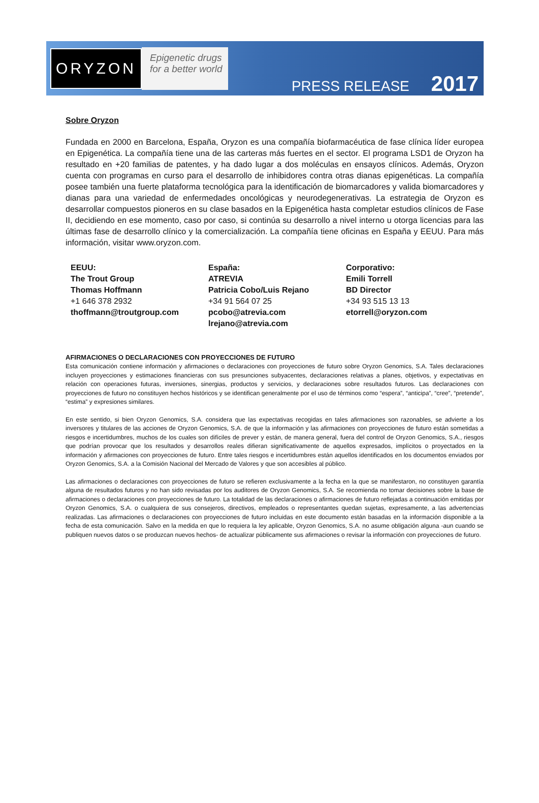ORYZON
Epigenetic drugs
for a better world
PRESS RELEASE 2017
Sobre Oryzon
Fundada en 2000 en Barcelona, España, Oryzon es una compañía biofarmacéutica de fase clínica líder europea en Epigenética. La compañía tiene una de las carteras más fuertes en el sector. El programa LSD1 de Oryzon ha resultado en +20 familias de patentes, y ha dado lugar a dos moléculas en ensayos clínicos. Además, Oryzon cuenta con programas en curso para el desarrollo de inhibidores contra otras dianas epigenéticas. La compañía posee también una fuerte plataforma tecnológica para la identificación de biomarcadores y valida biomarcadores y dianas para una variedad de enfermedades oncológicas y neurodegenerativas. La estrategia de Oryzon es desarrollar compuestos pioneros en su clase basados en la Epigenética hasta completar estudios clínicos de Fase II, decidiendo en ese momento, caso por caso, si continúa su desarrollo a nivel interno u otorga licencias para las últimas fase de desarrollo clínico y la comercialización. La compañía tiene oficinas en España y EEUU. Para más información, visitar www.oryzon.com.
EEUU:
The Trout Group
Thomas Hoffmann
+1 646 378 2932
thoffmann@troutgroup.com
España:
ATREVIA
Patricia Cobo/Luis Rejano
+34 91 564 07 25
pcobo@atrevia.com
lrejano@atrevia.com
Corporativo:
Emili Torrell
BD Director
+34 93 515 13 13
etorrell@oryzon.com
AFIRMACIONES O DECLARACIONES CON PROYECCIONES DE FUTURO
Esta comunicación contiene información y afirmaciones o declaraciones con proyecciones de futuro sobre Oryzon Genomics, S.A. Tales declaraciones incluyen proyecciones y estimaciones financieras con sus presunciones subyacentes, declaraciones relativas a planes, objetivos, y expectativas en relación con operaciones futuras, inversiones, sinergias, productos y servicios, y declaraciones sobre resultados futuros. Las declaraciones con proyecciones de futuro no constituyen hechos históricos y se identifican generalmente por el uso de términos como “espera”, “anticipa”, “cree”, “pretende”, “estima” y expresiones similares.
En este sentido, si bien Oryzon Genomics, S.A. considera que las expectativas recogidas en tales afirmaciones son razonables, se advierte a los inversores y titulares de las acciones de Oryzon Genomics, S.A. de que la información y las afirmaciones con proyecciones de futuro están sometidas a riesgos e incertidumbres, muchos de los cuales son difíciles de prever y están, de manera general, fuera del control de Oryzon Genomics, S.A., riesgos que podrían provocar que los resultados y desarrollos reales difieran significativamente de aquellos expresados, implícitos o proyectados en la información y afirmaciones con proyecciones de futuro. Entre tales riesgos e incertidumbres están aquellos identificados en los documentos enviados por Oryzon Genomics, S.A. a la Comisión Nacional del Mercado de Valores y que son accesibles al público.
Las afirmaciones o declaraciones con proyecciones de futuro se refieren exclusivamente a la fecha en la que se manifestaron, no constituyen garantía alguna de resultados futuros y no han sido revisadas por los auditores de Oryzon Genomics, S.A. Se recomienda no tomar decisiones sobre la base de afirmaciones o declaraciones con proyecciones de futuro. La totalidad de las declaraciones o afirmaciones de futuro reflejadas a continuación emitidas por Oryzon Genomics, S.A. o cualquiera de sus consejeros, directivos, empleados o representantes quedan sujetas, expresamente, a las advertencias realizadas. Las afirmaciones o declaraciones con proyecciones de futuro incluidas en este documento están basadas en la información disponible a la fecha de esta comunicación. Salvo en la medida en que lo requiera la ley aplicable, Oryzon Genomics, S.A. no asume obligación alguna -aun cuando se publiquen nuevos datos o se produzcan nuevos hechos- de actualizar públicamente sus afirmaciones o revisar la información con proyecciones de futuro.